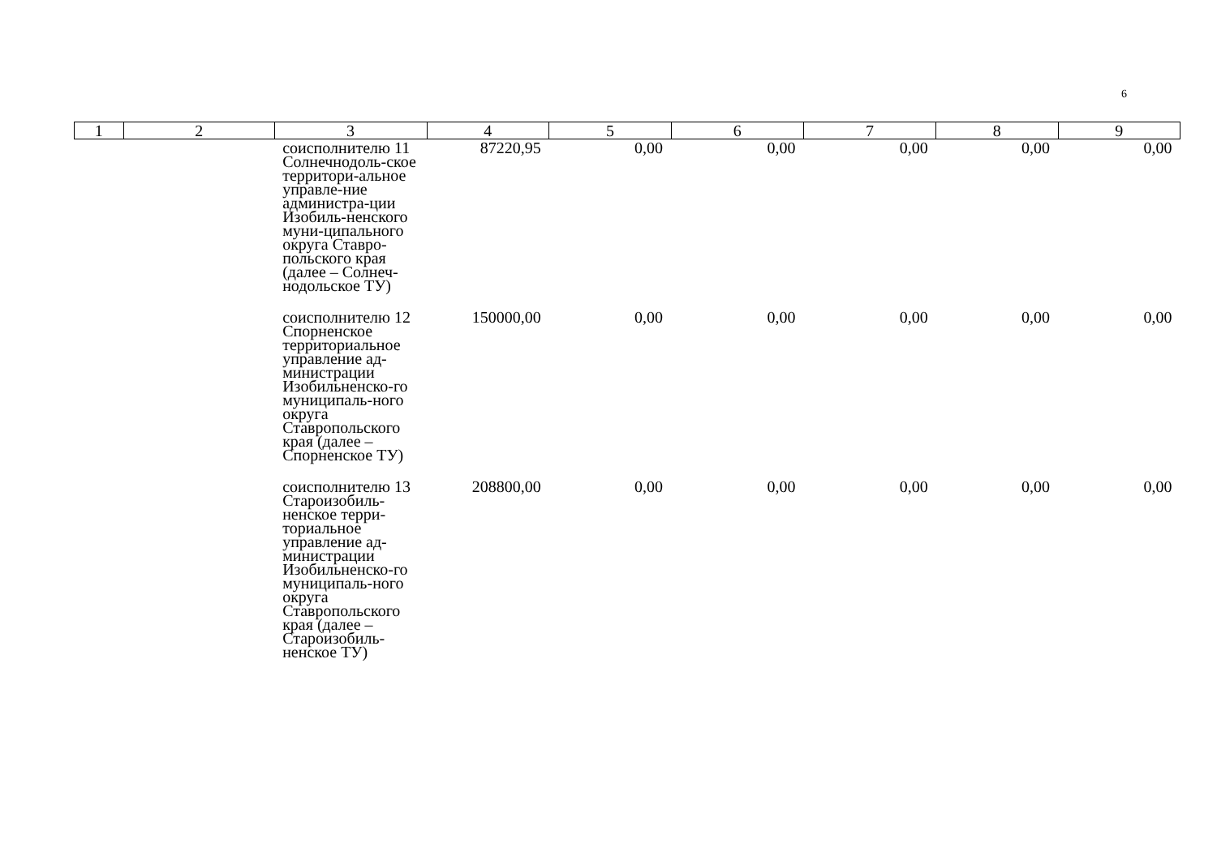6
| 1 | 2 | 3 | 4 | 5 | 6 | 7 | 8 | 9 |
| --- | --- | --- | --- | --- | --- | --- | --- | --- |
| | | соисполнителю 11 Солнечнодоль-ское территори-альное управле-ние администра-ции Изобиль-ненского муни-ципального округа Ставро-польского края (далее – Солнеч-нодольское ТУ) | 87220,95 | 0,00 | 0,00 | 0,00 | 0,00 | 0,00 |
| | | соисполнителю 12 Спорненское территориальное управление ад-министрации Изобильненско-го муниципаль-ного округа Ставропольского края (далее – Спорненское ТУ) | 150000,00 | 0,00 | 0,00 | 0,00 | 0,00 | 0,00 |
| | | соисполнителю 13 Староизобиль-ненское терри-ториальное управление ад-министрации Изобильненско-го муниципаль-ного округа Ставропольского края (далее – Староизобиль-ненское ТУ) | 208800,00 | 0,00 | 0,00 | 0,00 | 0,00 | 0,00 |